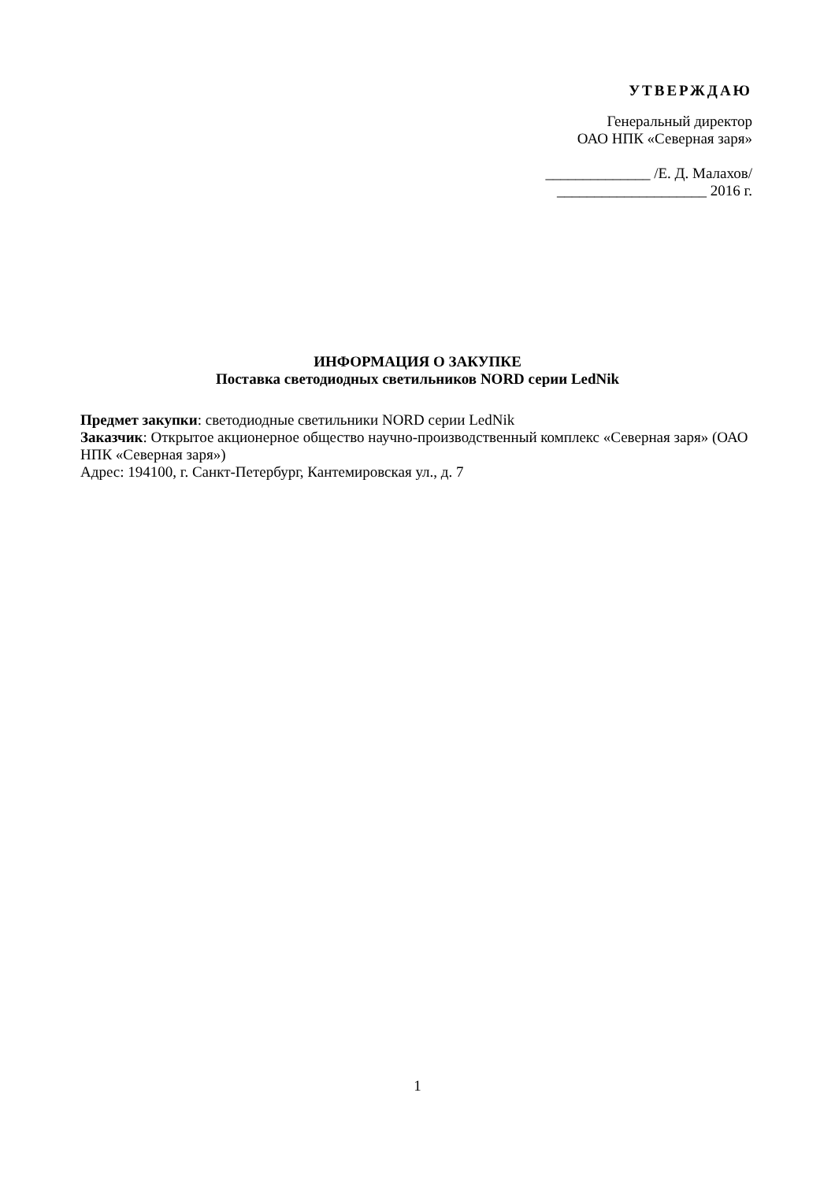УТВЕРЖДАЮ
Генеральный директор
ОАО НПК «Северная заря»
______________ /Е. Д. Малахов/
____________________ 2016 г.
ИНФОРМАЦИЯ О ЗАКУПКЕ
Поставка светодиодных светильников NORD серии LedNik
Предмет закупки: светодиодные светильники NORD серии LedNik
Заказчик: Открытое акционерное общество научно-производственный комплекс «Северная заря» (ОАО НПК «Северная заря»)
Адрес: 194100, г. Санкт-Петербург, Кантемировская ул., д. 7
1